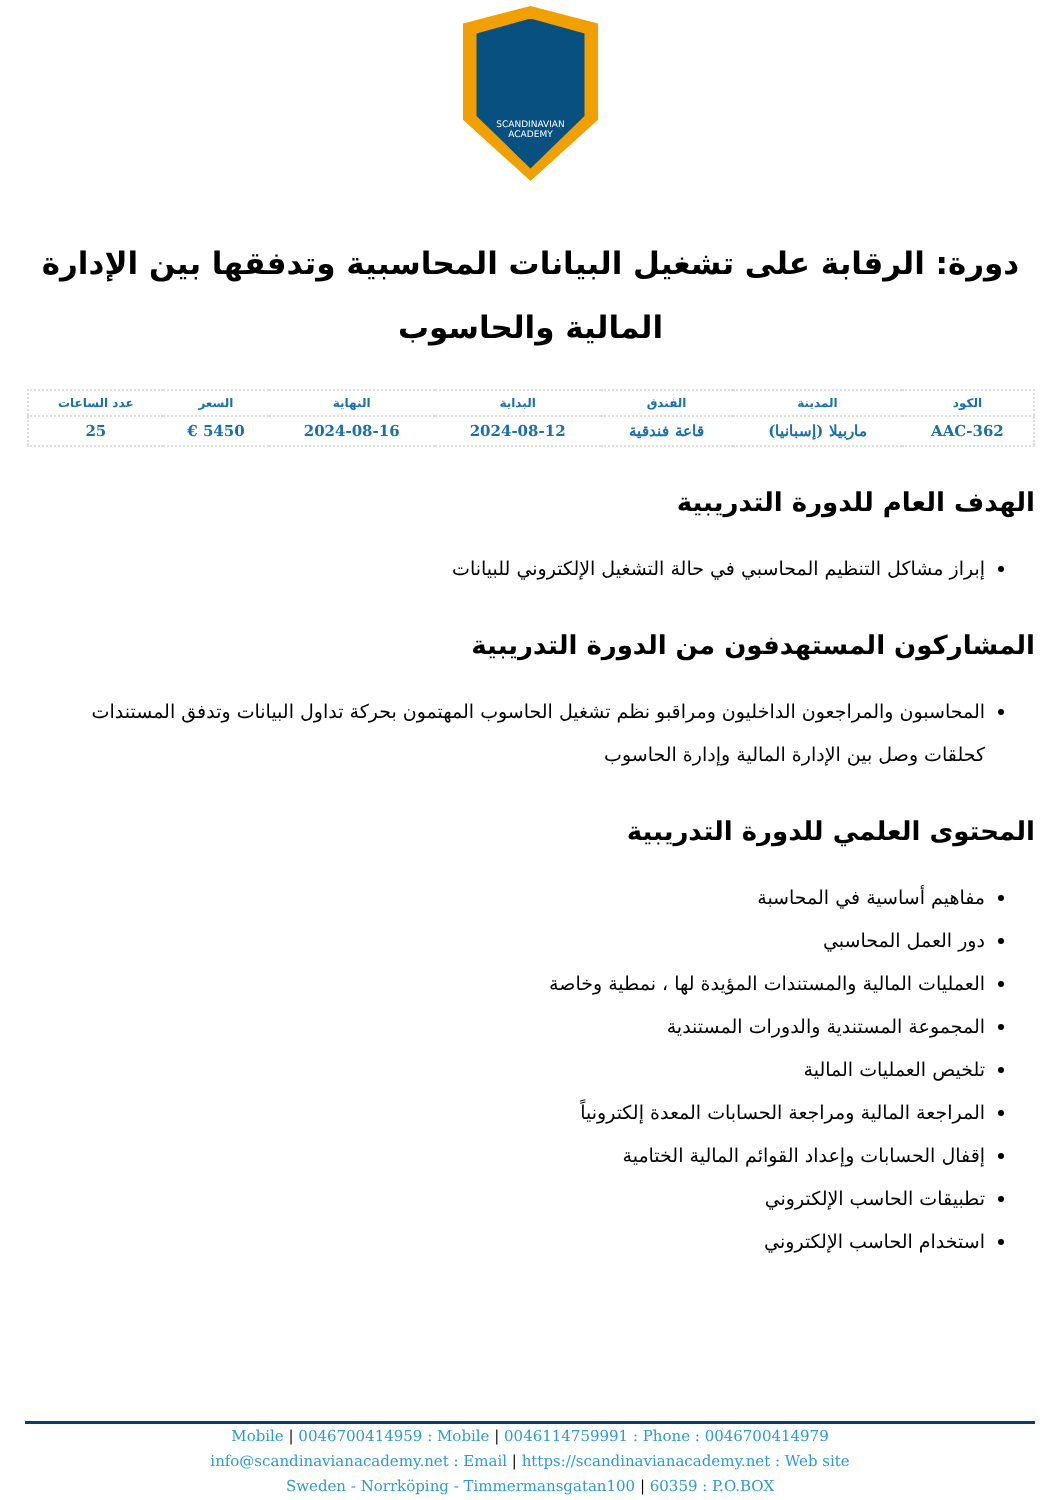SCANDINAVIAN
ACADEMY
دورة: الرقابة على تشغيل البيانات المحاسبية وتدفقها بين الإدارة المالية والحاسوب
| الكود | المدينة | الفندق | البداية | النهاية | السعر | عدد الساعات |
| --- | --- | --- | --- | --- | --- | --- |
| AAC-362 | ماربيلا (إسبانيا) | قاعة فندقية | 2024-08-12 | 2024-08-16 | 5450 € | 25 |
الهدف العام للدورة التدريبية
إبراز مشاكل التنظيم المحاسبي في حالة التشغيل الإلكتروني للبيانات
المشاركون المستهدفون من الدورة التدريبية
المحاسبون والمراجعون الداخليون ومراقبو نظم تشغيل الحاسوب المهتمون بحركة تداول البيانات وتدفق المستندات كحلقات وصل بين الإدارة المالية وإدارة الحاسوب
المحتوى العلمي للدورة التدريبية
مفاهيم أساسية في المحاسبة
دور العمل المحاسبي
العمليات المالية والمستندات المؤيدة لها ، نمطية وخاصة
المجموعة المستندية والدورات المستندية
تلخيص العمليات المالية
المراجعة المالية ومراجعة الحسابات المعدة إلكترونياً
إقفال الحسابات وإعداد القوائم المالية الختامية
تطبيقات الحاسب الإلكتروني
استخدام الحاسب الإلكتروني
Mobile | 0046700414959 : Mobile | 0046114759991 : Phone : 0046700414979
info@scandinavianacademy.net : Email | https://scandinavianacademy.net : Web site
Sweden - Norrköping - Timmermansgatan100 | 60359 : P.O.BOX